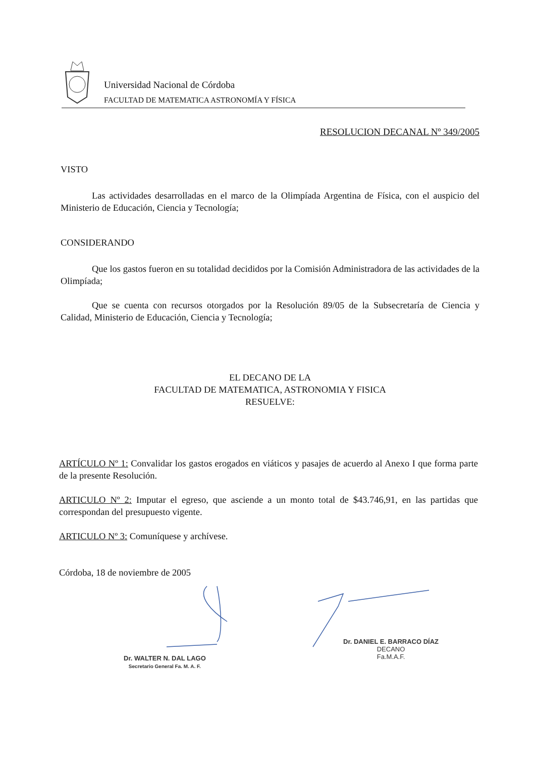Universidad Nacional de Córdoba
FACULTAD DE MATEMATICA ASTRONOMÍA Y FÍSICA
RESOLUCION DECANAL Nº 349/2005
VISTO
Las actividades desarrolladas en el marco de la Olimpíada Argentina de Física, con el auspicio del Ministerio de Educación, Ciencia y Tecnología;
CONSIDERANDO
Que los gastos fueron en su totalidad decididos por la Comisión Administradora de las actividades de la Olimpíada;
Que se cuenta con recursos otorgados por la Resolución 89/05 de la Subsecretaría de Ciencia y Calidad, Ministerio de Educación, Ciencia y Tecnología;
EL DECANO DE LA
FACULTAD DE MATEMATICA, ASTRONOMIA Y FISICA
RESUELVE:
ARTÍCULO Nº 1: Convalidar los gastos erogados en viáticos y pasajes de acuerdo al Anexo I que forma parte de la presente Resolución.
ARTICULO Nº 2: Imputar el egreso, que asciende a un monto total de $43.746,91, en las partidas que correspondan del presupuesto vigente.
ARTICULO Nº 3: Comuníquese y archívese.
Córdoba, 18 de noviembre de 2005
Dr. WALTER N. DAL LAGO
Secretario General Fa. M. A. F.
Dr. DANIEL E. BARRACO DÍAZ
DECANO
Fa.M.A.F.